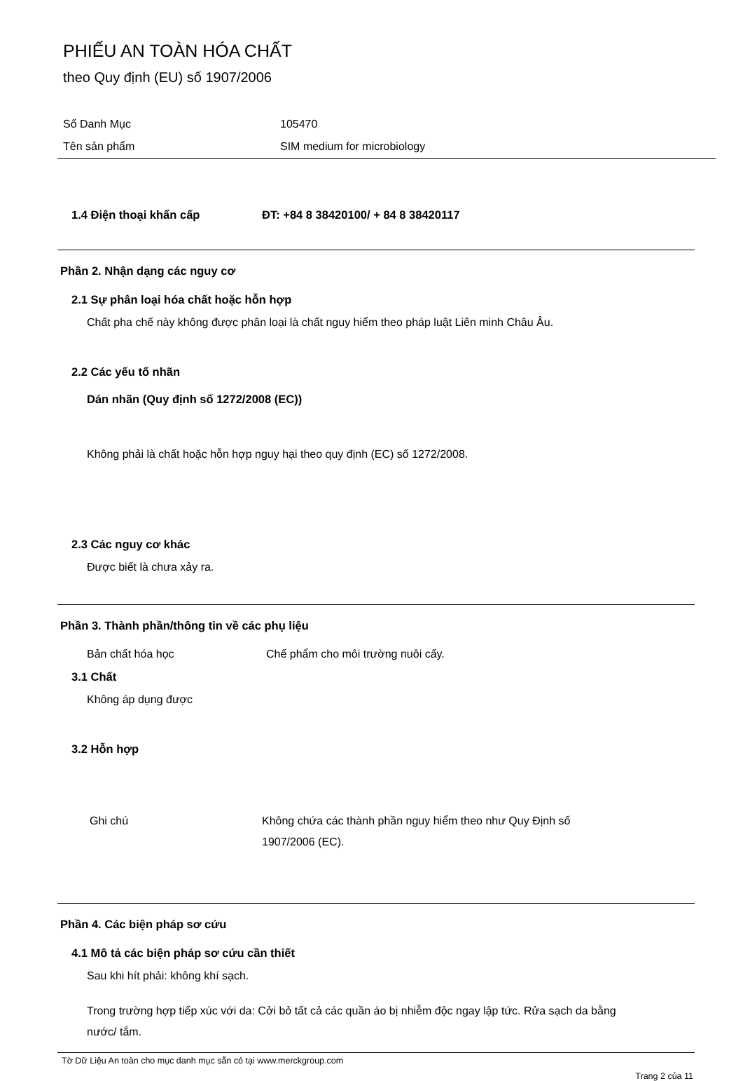PHIẾU AN TOÀN HÓA CHẤT
theo Quy định (EU) số 1907/2006
Số Danh Mục 105470
Tên sản phẩm SIM medium for microbiology
1.4 Điện thoại khẩn cấp ĐT: +84 8 38420100/ + 84 8 38420117
Phần 2. Nhận dạng các nguy cơ
2.1 Sự phân loại hóa chất hoặc hỗn hợp
Chất pha chế này không được phân loại là chất nguy hiểm theo pháp luật Liên minh Châu Âu.
2.2 Các yếu tố nhãn
Dán nhãn (Quy định số 1272/2008 (EC))
Không phải là chất hoặc hỗn hợp nguy hại theo quy định (EC) số 1272/2008.
2.3 Các nguy cơ khác
Được biết là chưa xảy ra.
Phần 3. Thành phần/thông tin về các phụ liệu
Bản chất hóa học Chế phẩm cho môi trường nuôi cấy.
3.1 Chất
Không áp dụng được
3.2 Hỗn hợp
Ghi chú Không chứa các thành phần nguy hiểm theo như Quy Định số 1907/2006 (EC).
Phần 4. Các biện pháp sơ cứu
4.1 Mô tả các biện pháp sơ cứu cần thiết
Sau khi hít phải: không khí sạch.
Trong trường hợp tiếp xúc với da: Cởi bỏ tất cả các quần áo bị nhiễm độc ngay lập tức. Rửa sạch da bằng nước/ tắm.
Tờ Dữ Liệu An toàn cho mục danh mục sẵn có tại www.merckgroup.com
Trang 2 của 11